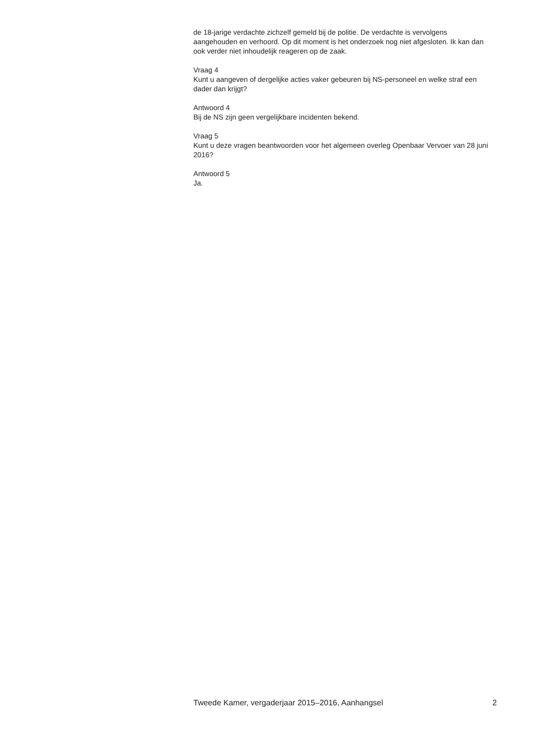de 18-jarige verdachte zichzelf gemeld bij de politie. De verdachte is vervolgens aangehouden en verhoord. Op dit moment is het onderzoek nog niet afgesloten. Ik kan dan ook verder niet inhoudelijk reageren op de zaak.
Vraag 4
Kunt u aangeven of dergelijke acties vaker gebeuren bij NS-personeel en welke straf een dader dan krijgt?
Antwoord 4
Bij de NS zijn geen vergelijkbare incidenten bekend.
Vraag 5
Kunt u deze vragen beantwoorden voor het algemeen overleg Openbaar Vervoer van 28 juni 2016?
Antwoord 5
Ja.
Tweede Kamer, vergaderjaar 2015–2016, Aanhangsel 2